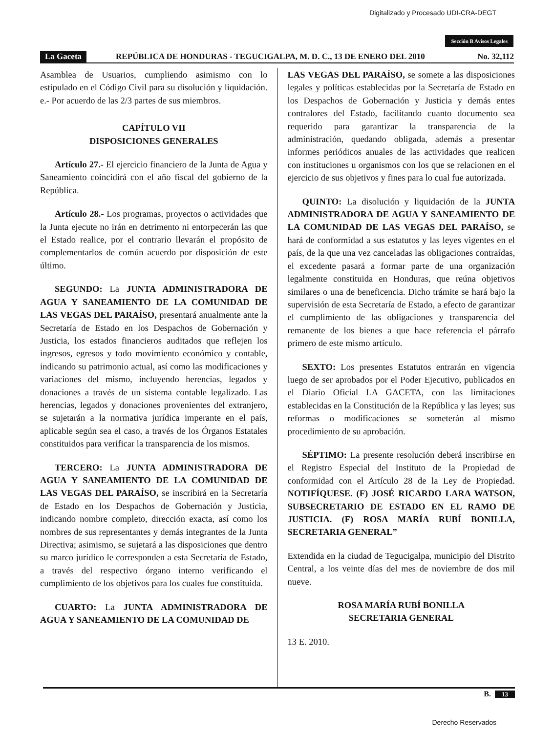Digitalizado y Procesado UDI-CRA-DEGT
Sección B Avisos Legales
La Gaceta REPÚBLICA DE HONDURAS - TEGUCIGALPA, M. D. C., 13 DE ENERO DEL 2010 No. 32,112
Asamblea de Usuarios, cumpliendo asimismo con lo estipulado en el Código Civil para su disolución y liquidación. e.- Por acuerdo de las 2/3 partes de sus miembros.
CAPÍTULO VII
DISPOSICIONES GENERALES
Artículo 27.- El ejercicio financiero de la Junta de Agua y Saneamiento coincidirá con el año fiscal del gobierno de la República.
Artículo 28.- Los programas, proyectos o actividades que la Junta ejecute no irán en detrimento ni entorpecerán las que el Estado realice, por el contrario llevarán el propósito de complementarlos de común acuerdo por disposición de este último.
SEGUNDO: La JUNTA ADMINISTRADORA DE AGUA Y SANEAMIENTO DE LA COMUNIDAD DE LAS VEGAS DEL PARAÍSO, presentará anualmente ante la Secretaría de Estado en los Despachos de Gobernación y Justicia, los estados financieros auditados que reflejen los ingresos, egresos y todo movimiento económico y contable, indicando su patrimonio actual, así como las modificaciones y variaciones del mismo, incluyendo herencias, legados y donaciones a través de un sistema contable legalizado. Las herencias, legados y donaciones provenientes del extranjero, se sujetarán a la normativa jurídica imperante en el país, aplicable según sea el caso, a través de los Órganos Estatales constituidos para verificar la transparencia de los mismos.
TERCERO: La JUNTA ADMINISTRADORA DE AGUA Y SANEAMIENTO DE LA COMUNIDAD DE LAS VEGAS DEL PARAÍSO, se inscribirá en la Secretaría de Estado en los Despachos de Gobernación y Justicia, indicando nombre completo, dirección exacta, así como los nombres de sus representantes y demás integrantes de la Junta Directiva; asimismo, se sujetará a las disposiciones que dentro su marco jurídico le corresponden a esta Secretaría de Estado, a través del respectivo órgano interno verificando el cumplimiento de los objetivos para los cuales fue constituida.
CUARTO: La JUNTA ADMINISTRADORA DE AGUA Y SANEAMIENTO DE LA COMUNIDAD DE
LAS VEGAS DEL PARAÍSO, se somete a las disposiciones legales y políticas establecidas por la Secretaría de Estado en los Despachos de Gobernación y Justicia y demás entes contralores del Estado, facilitando cuanto documento sea requerido para garantizar la transparencia de la administración, quedando obligada, además a presentar informes periódicos anuales de las actividades que realicen con instituciones u organismos con los que se relacionen en el ejercicio de sus objetivos y fines para lo cual fue autorizada.
QUINTO: La disolución y liquidación de la JUNTA ADMINISTRADORA DE AGUA Y SANEAMIENTO DE LA COMUNIDAD DE LAS VEGAS DEL PARAÍSO, se hará de conformidad a sus estatutos y las leyes vigentes en el país, de la que una vez canceladas las obligaciones contraídas, el excedente pasará a formar parte de una organización legalmente constituida en Honduras, que reúna objetivos similares o una de beneficencia. Dicho trámite se hará bajo la supervisión de esta Secretaría de Estado, a efecto de garantizar el cumplimiento de las obligaciones y transparencia del remanente de los bienes a que hace referencia el párrafo primero de este mismo artículo.
SEXTO: Los presentes Estatutos entrarán en vigencia luego de ser aprobados por el Poder Ejecutivo, publicados en el Diario Oficial LA GACETA, con las limitaciones establecidas en la Constitución de la República y las leyes; sus reformas o modificaciones se someterán al mismo procedimiento de su aprobación.
SÉPTIMO: La presente resolución deberá inscribirse en el Registro Especial del Instituto de la Propiedad de conformidad con el Artículo 28 de la Ley de Propiedad. NOTIFÍQUESE. (F) JOSÉ RICARDO LARA WATSON, SUBSECRETARIO DE ESTADO EN EL RAMO DE JUSTICIA. (F) ROSA MARÍA RUBÍ BONILLA, SECRETARIA GENERAL”
Extendida en la ciudad de Tegucigalpa, municipio del Distrito Central, a los veinte días del mes de noviembre de dos mil nueve.
ROSA MARÍA RUBÍ BONILLA
SECRETARIA GENERAL
13 E. 2010.
B. 13
Derecho Reservados